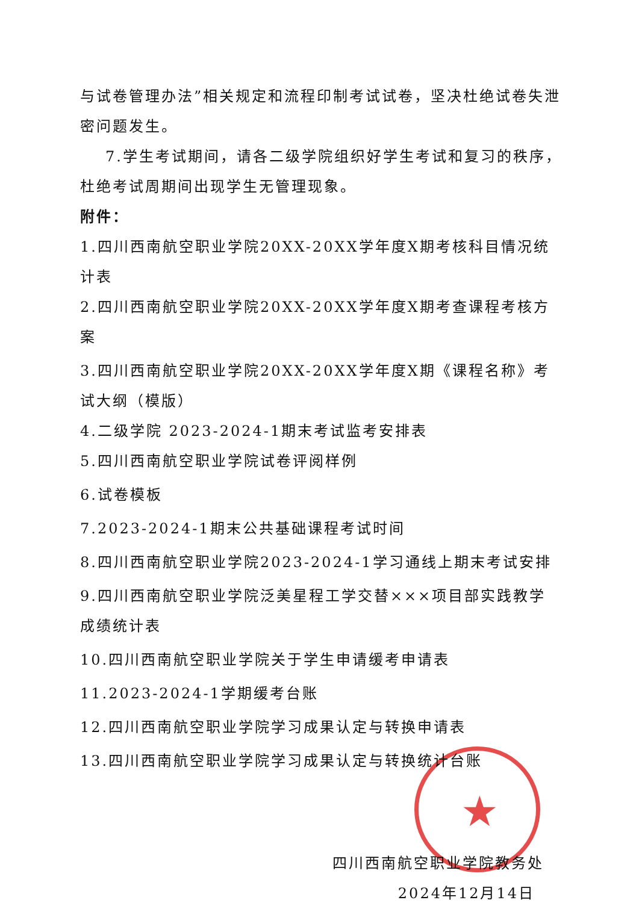★
与试卷管理办法”相关规定和流程印制考试试卷，坚决杜绝试卷失泄密问题发生。
7.学生考试期间，请各二级学院组织好学生考试和复习的秩序，杜绝考试周期间出现学生无管理现象。
附件：
1.四川西南航空职业学院20XX-20XX学年度X期考核科目情况统计表
2.四川西南航空职业学院20XX-20XX学年度X期考查课程考核方案
3.四川西南航空职业学院20XX-20XX学年度X期《课程名称》考试大纲（模版）
4.二级学院 2023-2024-1期末考试监考安排表
5.四川西南航空职业学院试卷评阅样例
6.试卷模板
7.2023-2024-1期末公共基础课程考试时间
8.四川西南航空职业学院2023-2024-1学习通线上期末考试安排
9.四川西南航空职业学院泛美星程工学交替×××项目部实践教学成绩统计表
10.四川西南航空职业学院关于学生申请缓考申请表
11.2023-2024-1学期缓考台账
12.四川西南航空职业学院学习成果认定与转换申请表
13.四川西南航空职业学院学习成果认定与转换统计台账
四川西南航空职业学院教务处
2024年12月14日